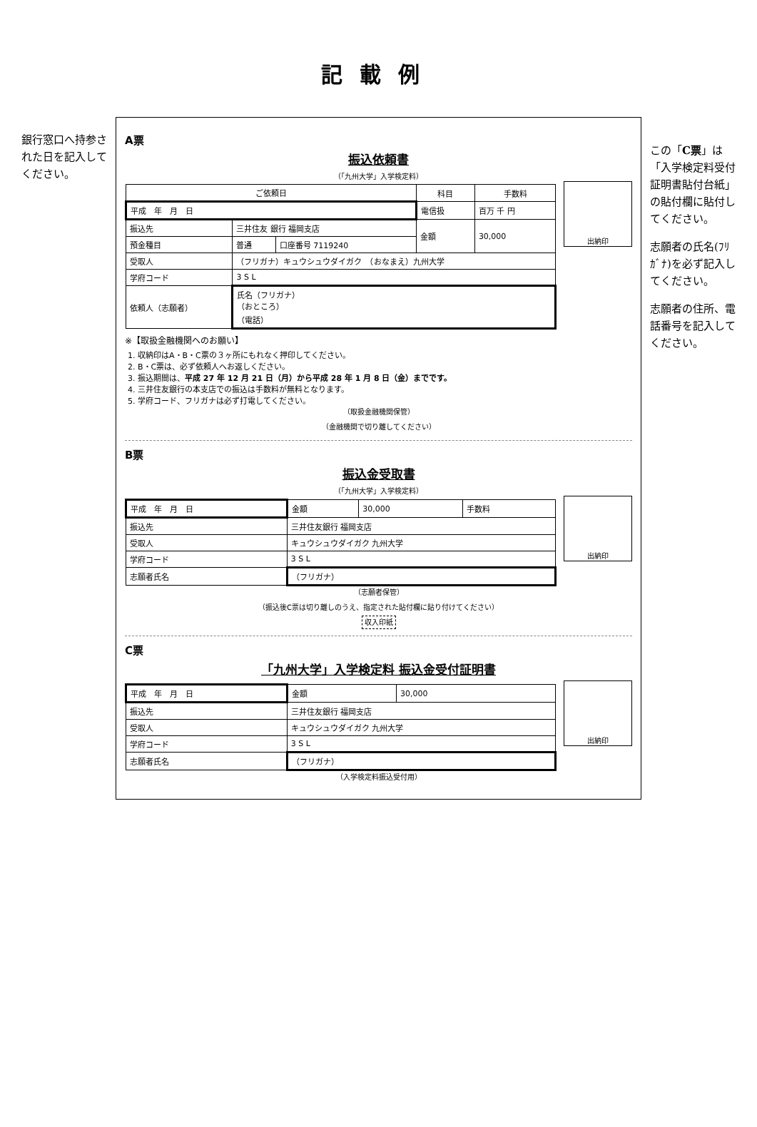記載例
銀行窓口へ持参された日を記入してください。
A票
振込依頼書
（「九州大学」入学検定料）
| ご依頼日 | | | 科目 | 手数料 |
| --- | --- | --- | --- | --- |
| 平成 年 月 日 | | | 電信扱 | 百万 千 円 |
| 振込先 | 三井住友 銀行 福岡支店 | | 金額 | 30,000 |
| 預金種目 | 普通 | 口座番号 7119240 | | |
| 受取人 | （フリガナ）キュウシュウダイガク （おなまえ）九州大学 | | | |
| 学府コード | 3 S L | | | |
| 依頼人（志願者） | 氏名（フリガナ） （おところ） （電話） | | | |
出納印
※【取扱金融機関へのお願い】
1. 収納印はA・B・C票の３ヶ所にもれなく押印してください。
2. B・C票は、必ず依頼人へお返しください。
3. 振込期間は、平成 27 年 12 月 21 日（月）から平成 28 年 1 月 8 日（金）までです。
4. 三井住友銀行の本支店での振込は手数料が無料となります。
5. 学府コード、フリガナは必ず打電してください。
（取扱金融機関保管）
（金融機関で切り離してください）
B票
振込金受取書
（「九州大学」入学検定料）
| 平成 年 月 日 | 金額 | 30,000 | 手数料 |
| 振込先 | 三井住友銀行 福岡支店 | | |
| 受取人 | キュウシュウダイガク 九州大学 | | |
| 学府コード | 3 S L | | |
| 志願者氏名 | （フリガナ） | | |
出納印
（志願者保管）
（振込後C票は切り離しのうえ、指定された貼付欄に貼り付けてください）
収入印紙
C票
「九州大学」入学検定料 振込金受付証明書
| 平成 年 月 日 | 金額 | 30,000 |
| 振込先 | 三井住友銀行 福岡支店 | |
| 受取人 | キュウシュウダイガク 九州大学 | |
| 学府コード | 3 S L | |
| 志願者氏名 | （フリガナ） | |
出納印
（入学検定料振込受付用）
この「C票」は「入学検定料受付証明書貼付台紙」の貼付欄に貼付してください。
志願者の氏名(ﾌﾘｶﾞﾅ)を必ず記入してください。
志願者の住所、電話番号を記入してください。